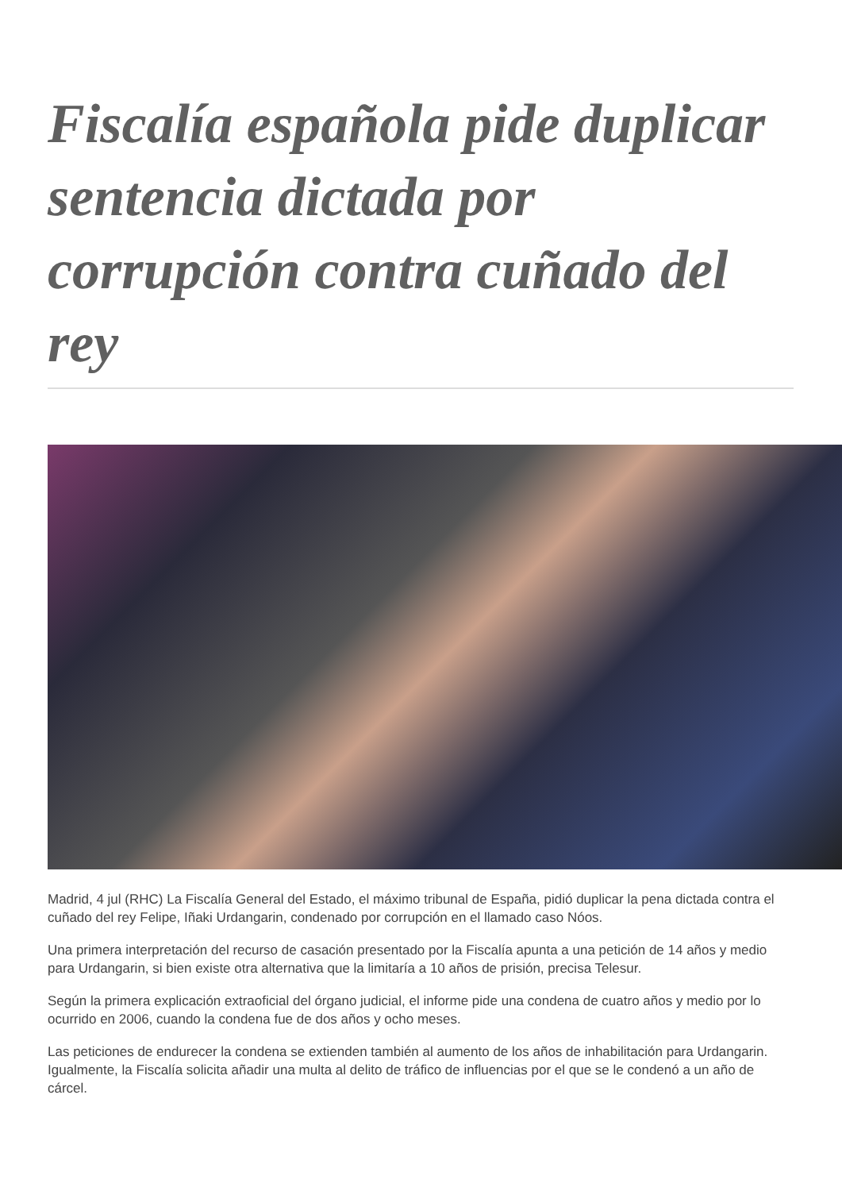Fiscalía española pide duplicar sentencia dictada por corrupción contra cuñado del rey
Madrid, 4 jul (RHC) La Fiscalía General del Estado, el máximo tribunal de España, pidió duplicar la pena dictada contra el cuñado del rey Felipe, Iñaki Urdangarin, condenado por corrupción en el llamado caso Nóos.
Una primera interpretación del recurso de casación presentado por la Fiscalía apunta a una petición de 14 años y medio para Urdangarin, si bien existe otra alternativa que la limitaría a 10 años de prisión, precisa Telesur.
Según la primera explicación extraoficial del órgano judicial, el informe pide una condena de cuatro años y medio por lo ocurrido en 2006, cuando la condena fue de dos años y ocho meses.
Las peticiones de endurecer la condena se extienden también al aumento de los años de inhabilitación para Urdangarin. Igualmente, la Fiscalía solicita añadir una multa al delito de tráfico de influencias por el que se le condenó a un año de cárcel.